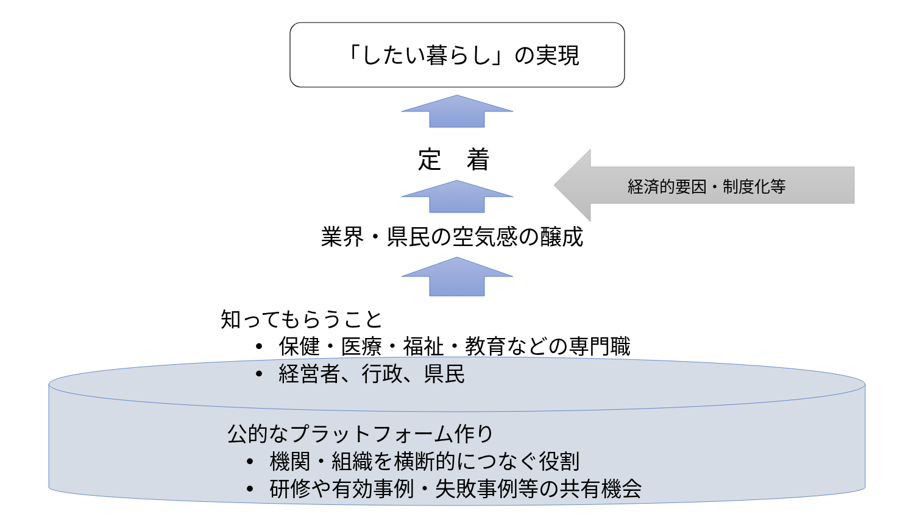「したい暮らし」の実現
定　着
経済的要因・制度化等
業界・県民の空気感の醸成
知ってもらうこと
• 保健・医療・福祉・教育などの専門職
• 経営者、行政、県民
公的なプラットフォーム作り
• 機関・組織を横断的につなぐ役割
• 研修や有効事例・失敗事例等の共有機会